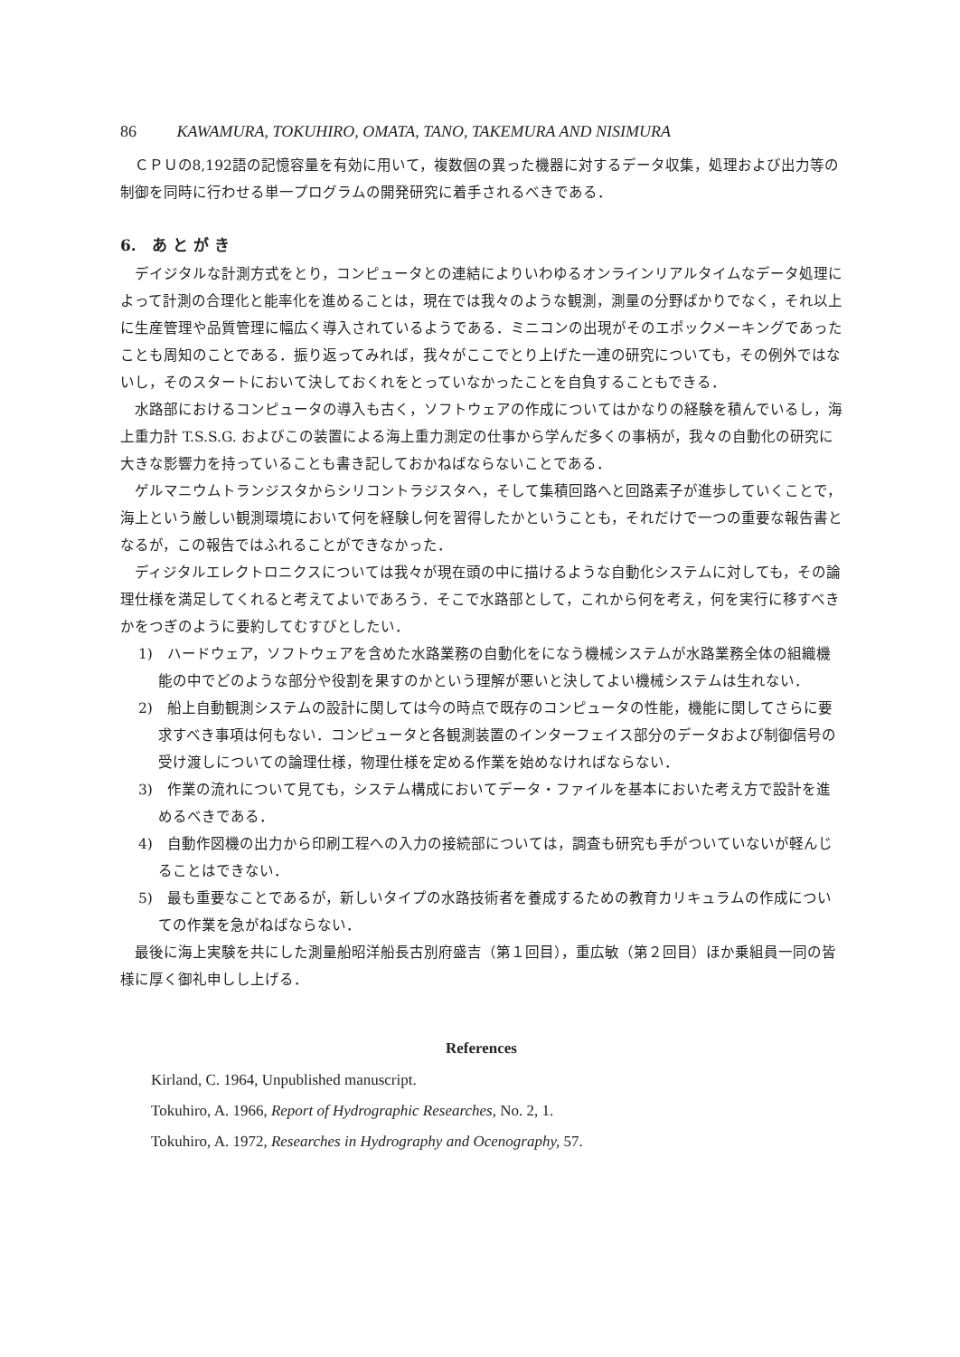86 KAWAMURA, TOKUHIRO, OMATA, TANO, TAKEMURA AND NISIMURA
ＣＰＵの8,192語の記憶容量を有効に用いて，複数個の異った機器に対するデータ収集，処理および出力等の制御を同時に行わせる単一プログラムの開発研究に着手されるべきである．
6.　あ と が き
デイジタルな計測方式をとり，コンピュータとの連結によりいわゆるオンラインリアルタイムなデータ処理によって計測の合理化と能率化を進めることは，現在では我々のような観測，測量の分野ばかりでなく，それ以上に生産管理や品質管理に幅広く導入されているようである．ミニコンの出現がそのエポックメーキングであったことも周知のことである．振り返ってみれば，我々がここでとり上げた一連の研究についても，その例外ではないし，そのスタートにおいて決しておくれをとっていなかったことを自負することもできる．
水路部におけるコンピュータの導入も古く，ソフトウェアの作成についてはかなりの経験を積んでいるし，海上重力計 T.S.S.G. およびこの装置による海上重力測定の仕事から学んだ多くの事柄が，我々の自動化の研究に大きな影響力を持っていることも書き記しておかねばならないことである．
ゲルマニウムトランジスタからシリコントラジスタへ，そして集積回路へと回路素子が進歩していくことで，海上という厳しい観測環境において何を経験し何を習得したかということも，それだけで一つの重要な報告書となるが，この報告ではふれることができなかった．
ディジタルエレクトロニクスについては我々が現在頭の中に描けるような自動化システムに対しても，その論理仕様を満足してくれると考えてよいであろう．そこで水路部として，これから何を考え，何を実行に移すべきかをつぎのように要約してむすびとしたい．
1)　ハードウェア，ソフトウェアを含めた水路業務の自動化をになう機械システムが水路業務全体の組織機能の中でどのような部分や役割を果すのかという理解が悪いと決してよい機械システムは生れない．
2)　船上自動観測システムの設計に関しては今の時点で既存のコンピュータの性能，機能に関してさらに要求すべき事項は何もない．コンピュータと各観測装置のインターフェイス部分のデータおよび制御信号の受け渡しについての論理仕様，物理仕様を定める作業を始めなければならない．
3)　作業の流れについて見ても，システム構成においてデータ・ファイルを基本においた考え方で設計を進めるべきである．
4)　自動作図機の出力から印刷工程への入力の接続部については，調査も研究も手がついていないが軽んじることはできない．
5)　最も重要なことであるが，新しいタイプの水路技術者を養成するための教育カリキュラムの作成についての作業を急がねばならない．
最後に海上実験を共にした測量船昭洋船長古別府盛吉（第１回目），重広敏（第２回目）ほか乗組員一同の皆様に厚く御礼申しし上げる．
References
Kirland, C. 1964, Unpublished manuscript.
Tokuhiro, A. 1966, Report of Hydrographic Researches, No. 2, 1.
Tokuhiro, A. 1972, Researches in Hydrography and Ocenography, 57.